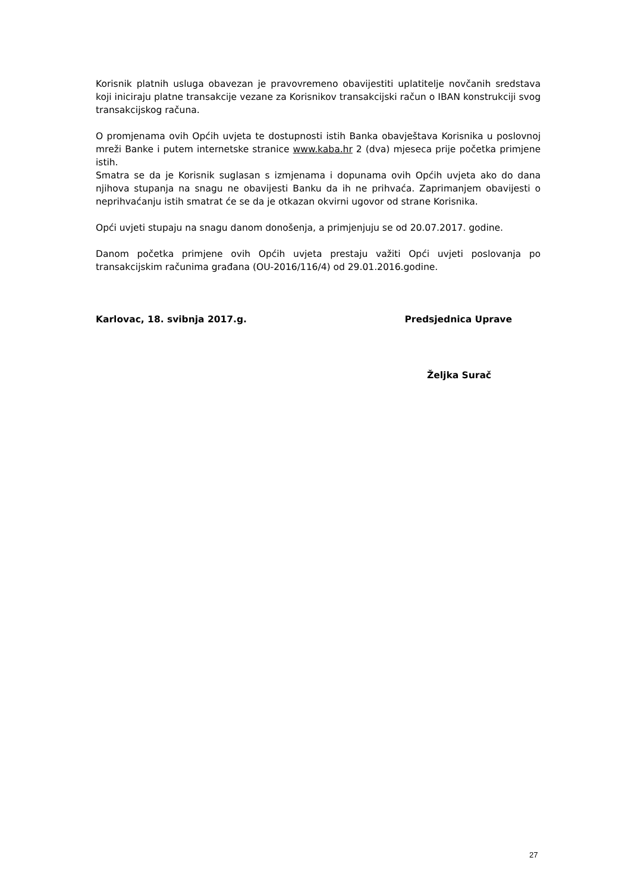Korisnik platnih usluga obavezan je pravovremeno obavijestiti uplatitelje novčanih sredstava koji iniciraju platne transakcije vezane za Korisnikov transakcijski račun o IBAN konstrukciji svog transakcijskog računa.
O promjenama ovih Općih uvjeta te dostupnosti istih Banka obavještava Korisnika u poslovnoj mreži Banke i putem internetske stranice www.kaba.hr 2 (dva) mjeseca prije početka primjene istih.
Smatra se da je Korisnik suglasan s izmjenama i dopunama ovih Općih uvjeta ako do dana njihova stupanja na snagu ne obavijesti Banku da ih ne prihvaća. Zaprimanjem obavijesti o neprihvaćanju istih smatrat će se da je otkazan okvirni ugovor od strane Korisnika.
Opći uvjeti stupaju na snagu danom donošenja, a primjenjuju se od 20.07.2017. godine.
Danom početka primjene ovih Općih uvjeta prestaju važiti Opći uvjeti poslovanja po transakcijskim računima građana (OU-2016/116/4) od 29.01.2016.godine.
Karlovac, 18. svibnja 2017.g. Predsjednica Uprave
Željka Surač
27